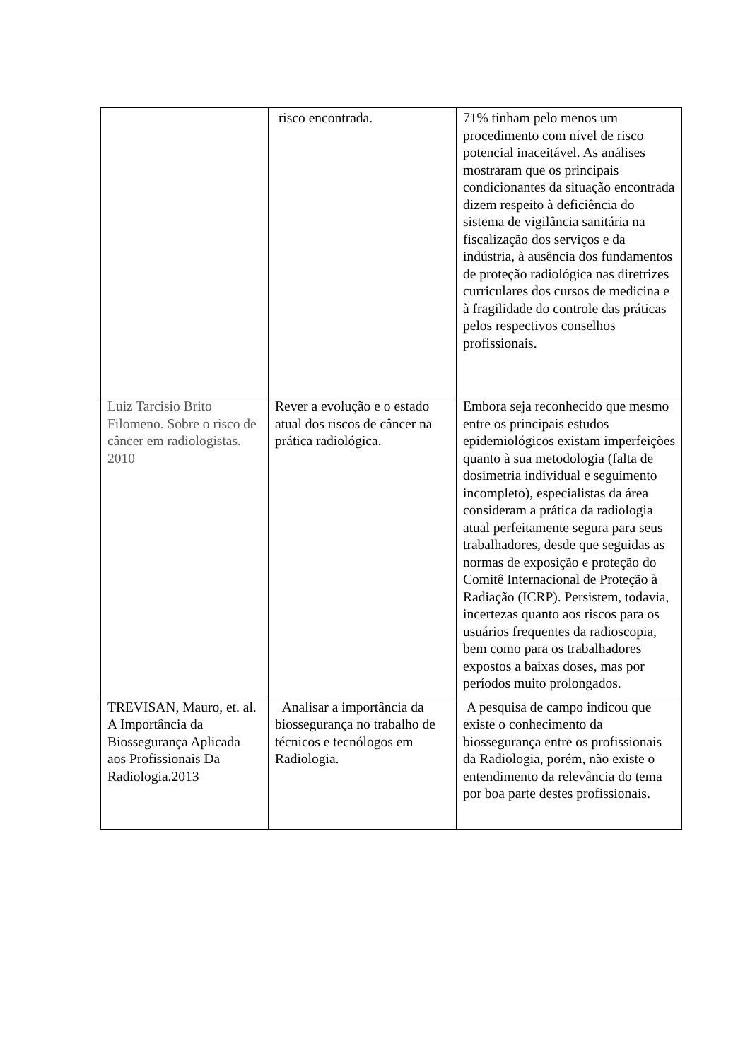| | risco encontrada. | 71% tinham pelo menos um procedimento com nível de risco potencial inaceitável. As análises mostraram que os principais condicionantes da situação encontrada dizem respeito à deficiência do sistema de vigilância sanitária na fiscalização dos serviços e da indústria, à ausência dos fundamentos de proteção radiológica nas diretrizes curriculares dos cursos de medicina e à fragilidade do controle das práticas pelos respectivos conselhos profissionais. |
| Luiz Tarcisio Brito Filomeno. Sobre o risco de câncer em radiologistas. 2010 | Rever a evolução e o estado atual dos riscos de câncer na prática radiológica. | Embora seja reconhecido que mesmo entre os principais estudos epidemiológicos existam imperfeições quanto à sua metodologia (falta de dosimetria individual e seguimento incompleto), especialistas da área consideram a prática da radiologia atual perfeitamente segura para seus trabalhadores, desde que seguidas as normas de exposição e proteção do Comitê Internacional de Proteção à Radiação (ICRP). Persistem, todavia, incertezas quanto aos riscos para os usuários frequentes da radioscopia, bem como para os trabalhadores expostos a baixas doses, mas por períodos muito prolongados. |
| TREVISAN, Mauro, et. al. A Importância da Biossegurança Aplicada aos Profissionais Da Radiologia.2013 | Analisar a importância da biossegurança no trabalho de técnicos e tecnólogos em Radiologia. | A pesquisa de campo indicou que existe o conhecimento da biossegurança entre os profissionais da Radiologia, porém, não existe o entendimento da relevância do tema por boa parte destes profissionais. |